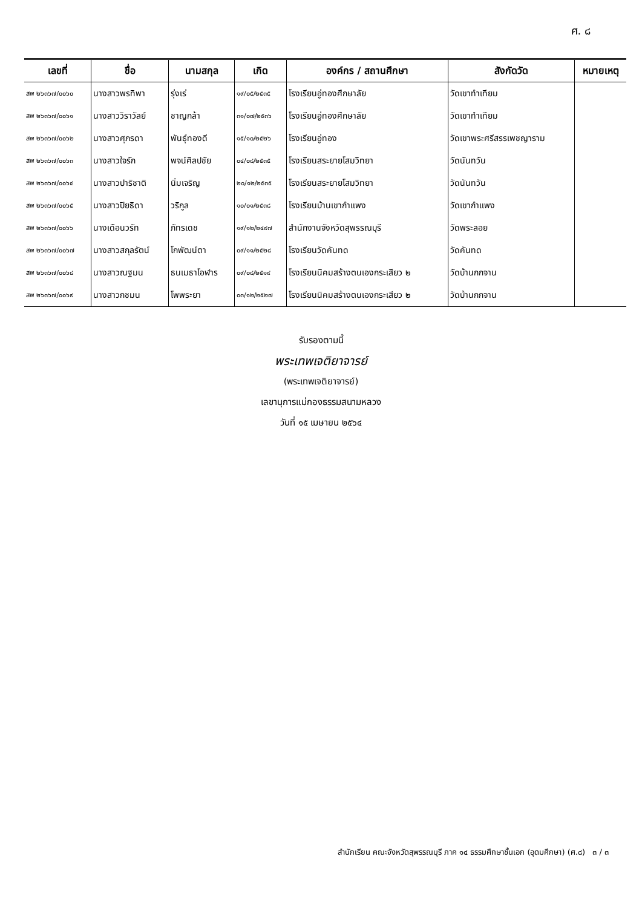ศ. ๘
| เลขที่ | ชื่อ | นามสกุล | เกิด | องค์กร / สถานศึกษา | สังกัดวัด | หมายเหตุ |
| --- | --- | --- | --- | --- | --- | --- |
| สพ ๒๖๓๖๗/๐๐๖๐ | นางสาวพรทิพา | รุ่งเร่ | ๑๙/๐๕/๒๕๓๕ | โรงเรียนอู่ทองศึกษาลัย | วัดเขาทำเทียม | |
| สพ ๒๖๓๖๗/๐๐๖๑ | นางสาววิราวัลย์ | ชาญกล้า | ๓๑/๐๗/๒๕๓๖ | โรงเรียนอู่ทองศึกษาลัย | วัดเขาทำเทียม | |
| สพ ๒๖๓๖๗/๐๐๖๒ | นางสาวศุภรดา | พันธุ์ทองดี | ๑๕/๑๐/๒๕๒๖ | โรงเรียนอู่ทอง | วัดเขาพระศรีสรรเพชญาราม | |
| สพ ๒๖๓๖๗/๐๐๖๓ | นางสาวใจรัก | พจน์ศิลปชัย | ๐๔/๐๘/๒๕๓๕ | โรงเรียนสระยายโสมวิทยา | วัดนันทวัน | |
| สพ ๒๖๓๖๗/๐๐๖๔ | นางสาวปาริชาติ | นิ่มเจริญ | ๒๐/๑๒/๒๕๓๕ | โรงเรียนสระยายโสมวิทยา | วัดนันทวัน | |
| สพ ๒๖๓๖๗/๐๐๖๕ | นางสาวปิยธิดา | วริกูล | ๑๐/๐๑/๒๕๓๘ | โรงเรียนบ้านเขากำแพง | วัดเขากำแพง | |
| สพ ๒๖๓๖๗/๐๐๖๖ | นางเดือนวรัท | ภัทรเดช | ๑๙/๑๒/๒๔๙๗ | สำนักงานจังหวัดสุพรรณบุรี | วัดพระลอย | |
| สพ ๒๖๓๖๗/๐๐๖๗ | นางสาวสกุลรัตน์ | โกพัฒน์ตา | ๐๙/๑๑/๒๕๒๘ | โรงเรียนวัดคันทด | วัดคันทด | |
| สพ ๒๖๓๖๗/๐๐๖๘ | นางสาวณฐมน | ธนเมธาโอฬาร | ๐๙/๐๘/๒๕๑๙ | โรงเรียนนิคมสร้างตนเองกระเสียว ๒ | วัดบ้านกกจาน | |
| สพ ๒๖๓๖๗/๐๐๖๙ | นางสาวกชมน | โพพระยา | ๐๓/๑๒/๒๕๒๗ | โรงเรียนนิคมสร้างตนเองกระเสียว ๒ | วัดบ้านกกจาน | |
รับรองตามนี้
พระเทพเจติยาจารย์
(พระเทพเจติยาจารย์)
เลขานุการแม่กองธรรมสนามหลวง
วันที่ ๑๕ เมษายน ๒๕๖๔
สำนักเรียน คณะจังหวัดสุพรรณบุรี ภาค ๑๔ ธรรมศึกษาชั้นเอก (อุดมศึกษา) (ศ.๘) ๓ / ๓